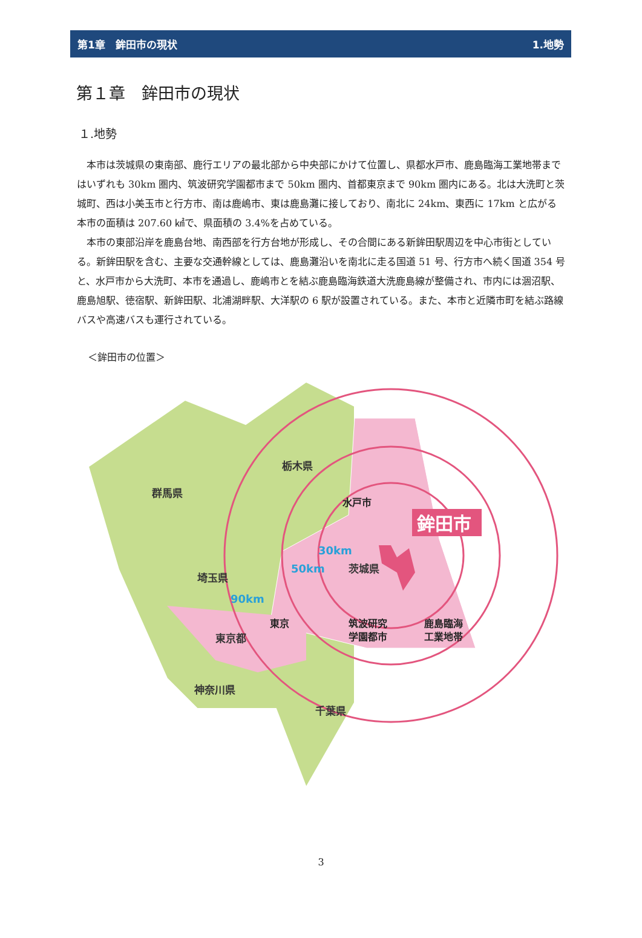第1章　鉾田市の現状 1.地勢
第１章　鉾田市の現状
１.地勢
本市は茨城県の東南部、鹿行エリアの最北部から中央部にかけて位置し、県都水戸市、鹿島臨海工業地帯まではいずれも 30km 圏内、筑波研究学園都市まで 50km 圏内、首都東京まで 90km 圏内にある。北は大洗町と茨城町、西は小美玉市と行方市、南は鹿嶋市、東は鹿島灘に接しており、南北に 24km、東西に 17km と広がる本市の面積は 207.60 ㎢で、県面積の 3.4%を占めている。
本市の東部沿岸を鹿島台地、南西部を行方台地が形成し、その合間にある新鉾田駅周辺を中心市街としている。新鉾田駅を含む、主要な交通幹線としては、鹿島灘沿いを南北に走る国道 51 号、行方市へ続く国道 354 号と、水戸市から大洗町、本市を通過し、鹿嶋市とを結ぶ鹿島臨海鉄道大洗鹿島線が整備され、市内には涸沼駅、鹿島旭駅、徳宿駅、新鉾田駅、北浦湖畔駅、大洋駅の 6 駅が設置されている。また、本市と近隣市町を結ぶ路線バスや高速バスも運行されている。
＜鉾田市の位置＞
群馬県
栃木県
埼玉県
茨城県
東京都
神奈川県
千葉県
30km
50km
90km
水戸市
東京
筑波研究
学園都市
鹿島臨海
工業地帯
鉾田市
3